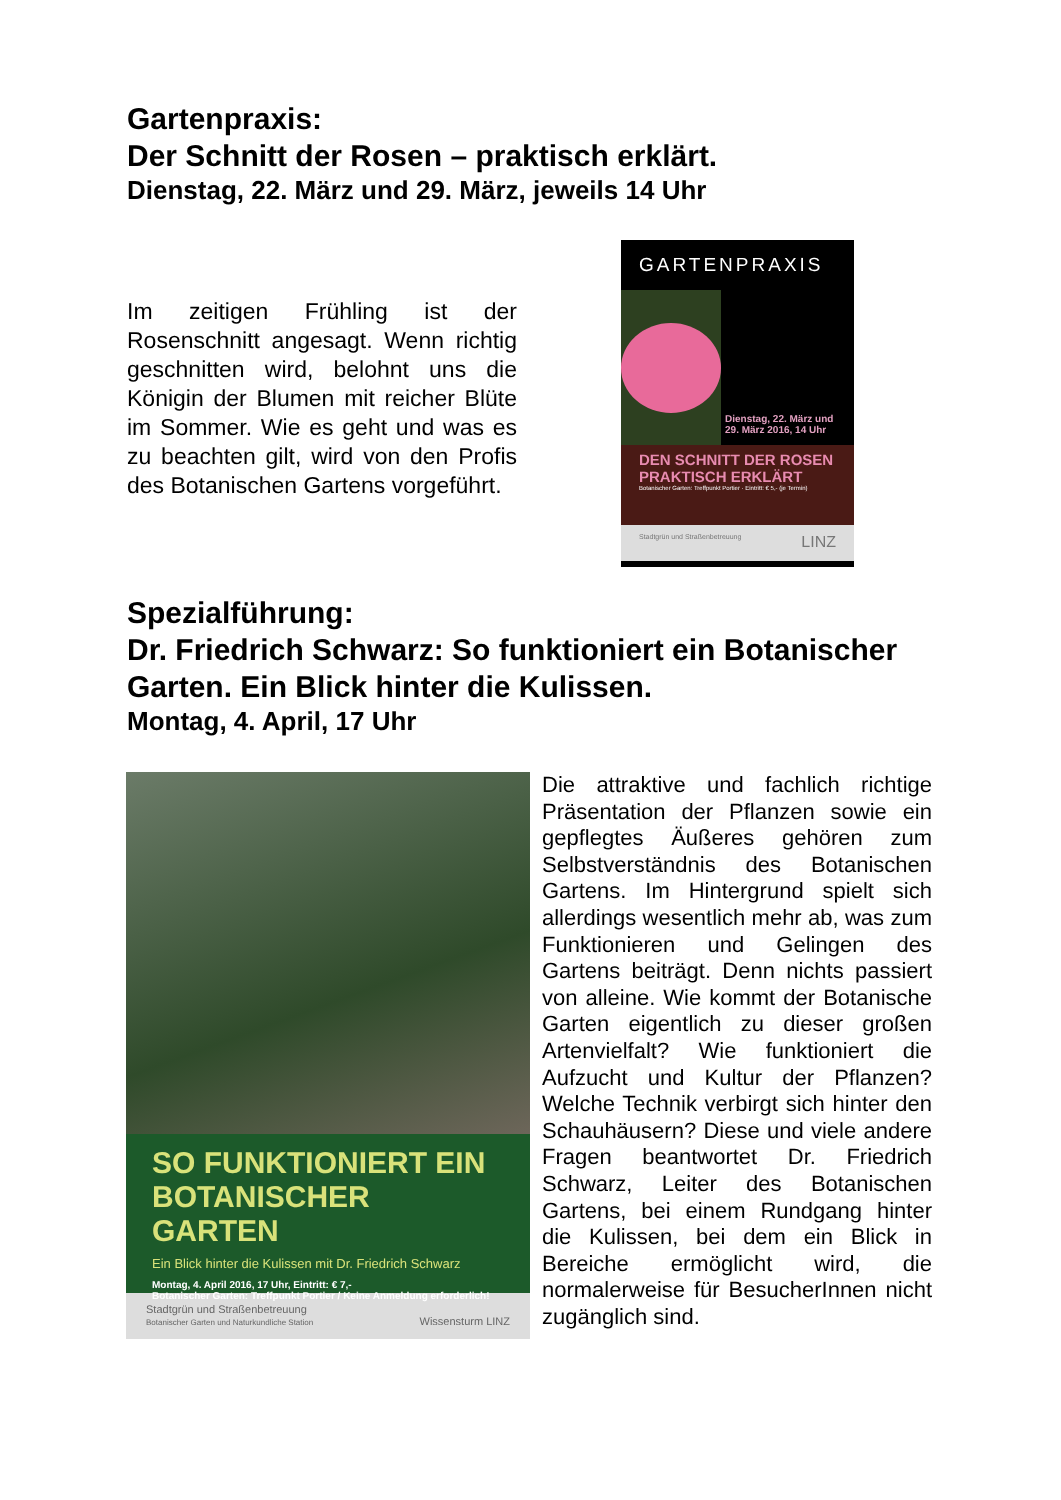Gartenpraxis:
Der Schnitt der Rosen – praktisch erklärt.
Dienstag, 22. März und 29. März, jeweils 14 Uhr
Im zeitigen Frühling ist der Rosenschnitt angesagt. Wenn richtig geschnitten wird, belohnt uns die Königin der Blumen mit reicher Blüte im Sommer. Wie es geht und was es zu beachten gilt, wird von den Profis des Botanischen Gartens vorgeführt.
GARTENPRAXIS
Dienstag, 22. März und 29. März 2016, 14 Uhr
DEN SCHNITT DER ROSEN PRAKTISCH ERKLÄRT
Botanischer Garten: Treffpunkt Portier · Eintritt: € 5,- (je Termin)
Stadtgrün und Straßenbetreuung LINZ
Spezialführung:
Dr. Friedrich Schwarz: So funktioniert ein Botanischer Garten. Ein Blick hinter die Kulissen.
Montag, 4. April, 17 Uhr
SO FUNKTIONIERT EIN BOTANISCHER GARTEN
Ein Blick hinter die Kulissen mit Dr. Friedrich Schwarz
Montag, 4. April 2016, 17 Uhr, Eintritt: € 7,-
Botanischer Garten: Treffpunkt Portier / Keine Anmeldung erforderlich!
Stadtgrün und Straßenbetreuung
Botanischer Garten und Naturkundliche Station Wissensturm LINZ
Die attraktive und fachlich richtige Präsentation der Pflanzen sowie ein gepflegtes Äußeres gehören zum Selbstverständnis des Botanischen Gartens. Im Hintergrund spielt sich allerdings wesentlich mehr ab, was zum Funktionieren und Gelingen des Gartens beiträgt. Denn nichts passiert von alleine. Wie kommt der Botanische Garten eigentlich zu dieser großen Artenvielfalt? Wie funktioniert die Aufzucht und Kultur der Pflanzen? Welche Technik verbirgt sich hinter den Schauhäusern? Diese und viele andere Fragen beantwortet Dr. Friedrich Schwarz, Leiter des Botanischen Gartens, bei einem Rundgang hinter die Kulissen, bei dem ein Blick in Bereiche ermöglicht wird, die normalerweise für BesucherInnen nicht zugänglich sind.